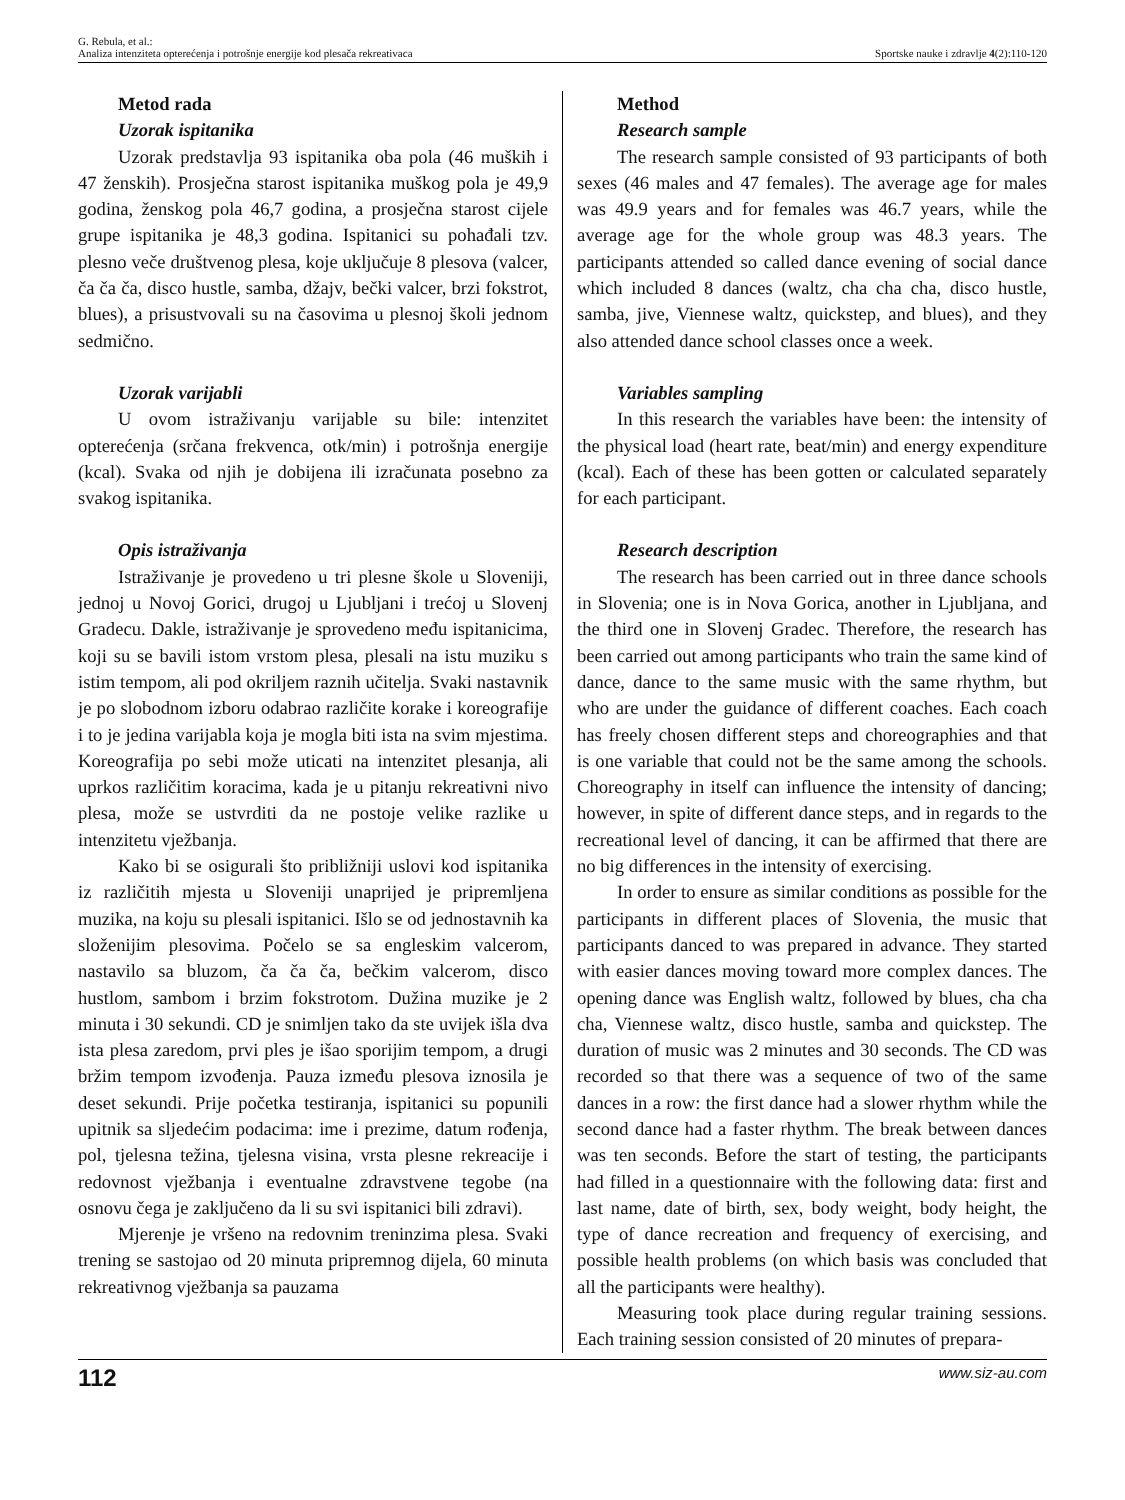G. Rebula, et al.:
Analiza intenziteta opterećenja i potrošnje energije kod plesača rekreativaca
Sportske nauke i zdravlje 4(2):110-120
Metod rada
Uzorak ispitanika
Uzorak predstavlja 93 ispitanika oba pola (46 muških i 47 ženskih). Prosječna starost ispitanika muškog pola je 49,9 godina, ženskog pola 46,7 godina, a prosječna starost cijele grupe ispitanika je 48,3 godina. Ispitanici su pohađali tzv. plesno veče društvenog plesa, koje uključuje 8 plesova (valcer, ča ča ča, disco hustle, samba, džajv, bečki valcer, brzi fokstrot, blues), a prisustvovali su na časovima u plesnoj školi jednom sedmično.
Uzorak varijabli
U ovom istraživanju varijable su bile: intenzitet opterećenja (srčana frekvenca, otk/min) i potrošnja energije (kcal). Svaka od njih je dobijena ili izračunata posebno za svakog ispitanika.
Opis istraživanja
Istraživanje je provedeno u tri plesne škole u Sloveniji, jednoj u Novoj Gorici, drugoj u Ljubljani i trećoj u Slovenj Gradecu. Dakle, istraživanje je sprovedeno među ispitanicima, koji su se bavili istom vrstom plesa, plesali na istu muziku s istim tempom, ali pod okriljem raznih učitelja. Svaki nastavnik je po slobodnom izboru odabrao različite korake i koreografije i to je jedina varijabla koja je mogla biti ista na svim mjestima. Koreografija po sebi može uticati na intenzitet plesanja, ali uprkos različitim koracima, kada je u pitanju rekreativni nivo plesa, može se ustvrditi da ne postoje velike razlike u intenzitetu vježbanja.
Kako bi se osigurali što približniji uslovi kod ispitanika iz različitih mjesta u Sloveniji unaprijed je pripremljena muzika, na koju su plesali ispitanici. Išlo se od jednostavnih ka složenijim plesovima. Počelo se sa engleskim valcerom, nastavilo sa bluzom, ča ča ča, bečkim valcerom, disco hustlom, sambom i brzim fokstrotom. Dužina muzike je 2 minuta i 30 sekundi. CD je snimljen tako da ste uvijek išla dva ista plesa zaredom, prvi ples je išao sporijim tempom, a drugi bržim tempom izvođenja. Pauza između plesova iznosila je deset sekundi. Prije početka testiranja, ispitanici su popunili upitnik sa sljedećim podacima: ime i prezime, datum rođenja, pol, tjelesna težina, tjelesna visina, vrsta plesne rekreacije i redovnost vježbanja i eventualne zdravstvene tegobe (na osnovu čega je zaključeno da li su svi ispitanici bili zdravi).
Mjerenje je vršeno na redovnim treninzima plesa. Svaki trening se sastojao od 20 minuta pripremnog dijela, 60 minuta rekreativnog vježbanja sa pauzama
Method
Research sample
The research sample consisted of 93 participants of both sexes (46 males and 47 females). The average age for males was 49.9 years and for females was 46.7 years, while the average age for the whole group was 48.3 years. The participants attended so called dance evening of social dance which included 8 dances (waltz, cha cha cha, disco hustle, samba, jive, Viennese waltz, quickstep, and blues), and they also attended dance school classes once a week.
Variables sampling
In this research the variables have been: the intensity of the physical load (heart rate, beat/min) and energy expenditure (kcal). Each of these has been gotten or calculated separately for each participant.
Research description
The research has been carried out in three dance schools in Slovenia; one is in Nova Gorica, another in Ljubljana, and the third one in Slovenj Gradec. Therefore, the research has been carried out among participants who train the same kind of dance, dance to the same music with the same rhythm, but who are under the guidance of different coaches. Each coach has freely chosen different steps and choreographies and that is one variable that could not be the same among the schools. Choreography in itself can influence the intensity of dancing; however, in spite of different dance steps, and in regards to the recreational level of dancing, it can be affirmed that there are no big differences in the intensity of exercising.
In order to ensure as similar conditions as possible for the participants in different places of Slovenia, the music that participants danced to was prepared in advance. They started with easier dances moving toward more complex dances. The opening dance was English waltz, followed by blues, cha cha cha, Viennese waltz, disco hustle, samba and quickstep. The duration of music was 2 minutes and 30 seconds. The CD was recorded so that there was a sequence of two of the same dances in a row: the first dance had a slower rhythm while the second dance had a faster rhythm. The break between dances was ten seconds. Before the start of testing, the participants had filled in a questionnaire with the following data: first and last name, date of birth, sex, body weight, body height, the type of dance recreation and frequency of exercising, and possible health problems (on which basis was concluded that all the participants were healthy).
Measuring took place during regular training sessions. Each training session consisted of 20 minutes of prepara-
112 www.siz-au.com